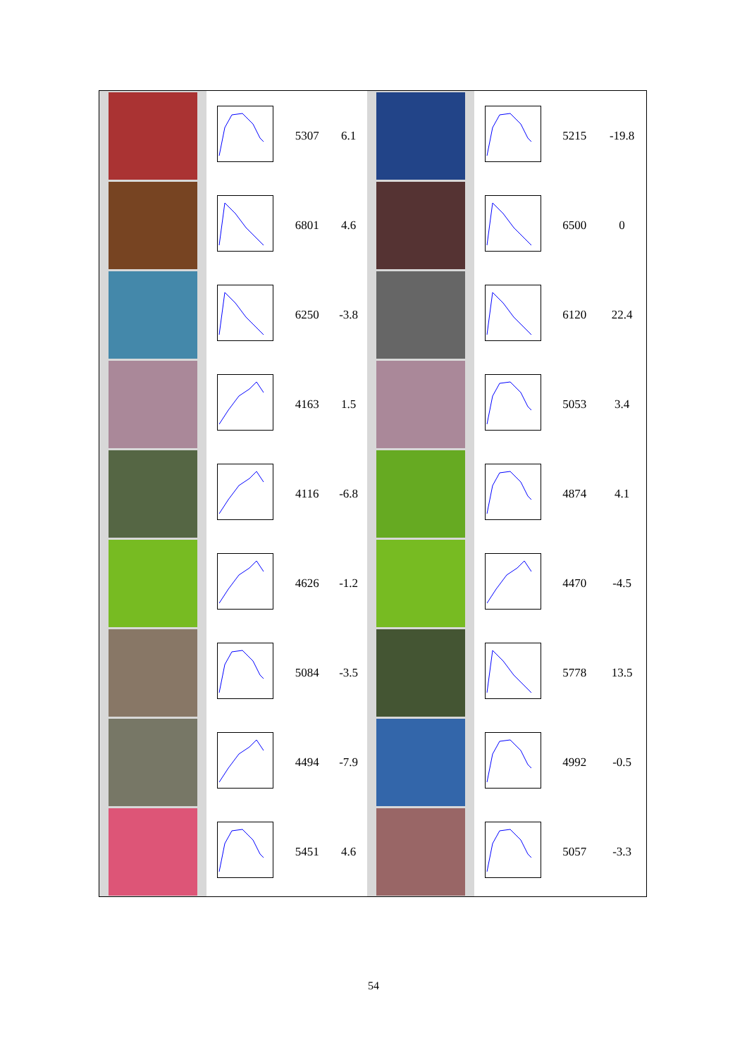| | | 5307 | 6.1 | | | 5215 | -19.8 |
| | | 6801 | 4.6 | | | 6500 | 0 |
| | | 6250 | -3.8 | | | 6120 | 22.4 |
| | | 4163 | 1.5 | | | 5053 | 3.4 |
| | | 4116 | -6.8 | | | 4874 | 4.1 |
| | | 4626 | -1.2 | | | 4470 | -4.5 |
| | | 5084 | -3.5 | | | 5778 | 13.5 |
| | | 4494 | -7.9 | | | 4992 | -0.5 |
| | | 5451 | 4.6 | | | 5057 | -3.3 |
54